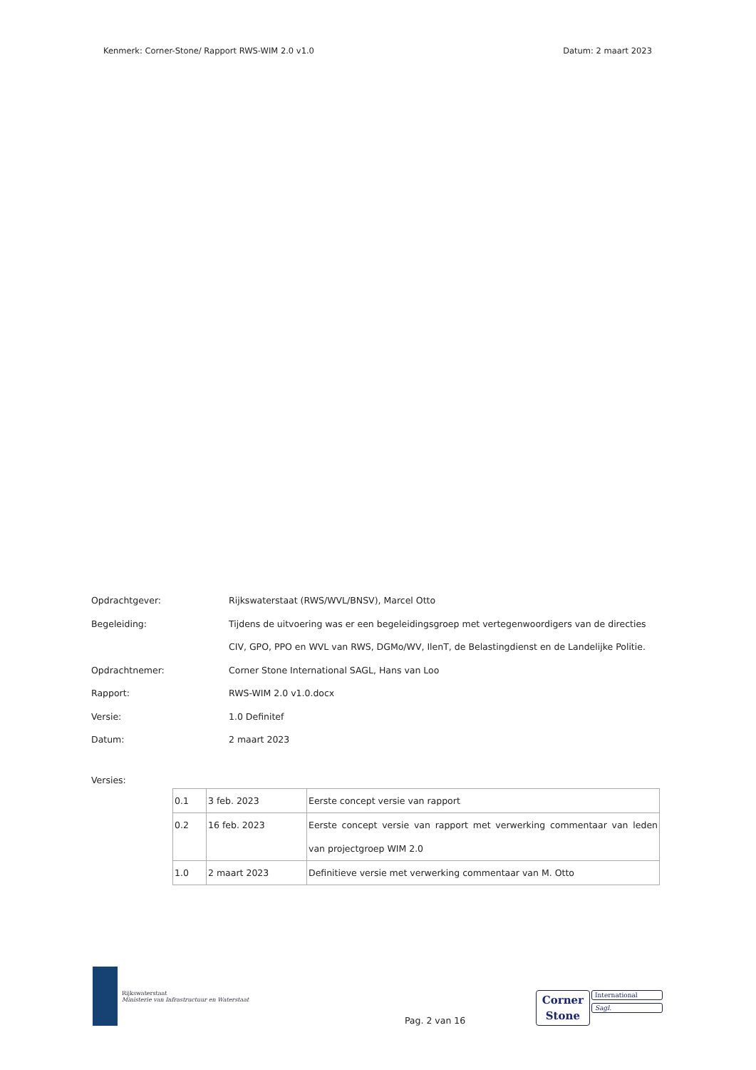Kenmerk: Corner-Stone/ Rapport RWS-WIM 2.0 v1.0 Datum: 2 maart 2023
| Opdrachtgever: | Rijkswaterstaat (RWS/WVL/BNSV), Marcel Otto |
| Begeleiding: | Tijdens de uitvoering was er een begeleidingsgroep met vertegenwoordigers van de directies CIV, GPO, PPO en WVL van RWS, DGMo/WV, IlenT, de Belastingdienst en de Landelijke Politie. |
| Opdrachtnemer: | Corner Stone International SAGL, Hans van Loo |
| Rapport: | RWS-WIM 2.0 v1.0.docx |
| Versie: | 1.0 Definitef |
| Datum: | 2 maart 2023 |
Versies:
| 0.1 | 3 feb. 2023 | Eerste concept versie van rapport |
| 0.2 | 16 feb. 2023 | Eerste concept versie van rapport met verwerking commentaar van leden van projectgroep WIM 2.0 |
| 1.0 | 2 maart 2023 | Definitieve versie met verwerking commentaar van M. Otto |
Rijkswaterstaat
Ministerie van Infrastructuur en Waterstaat
Pag. 2 van 16
Corner
Stone
International
Sagl.